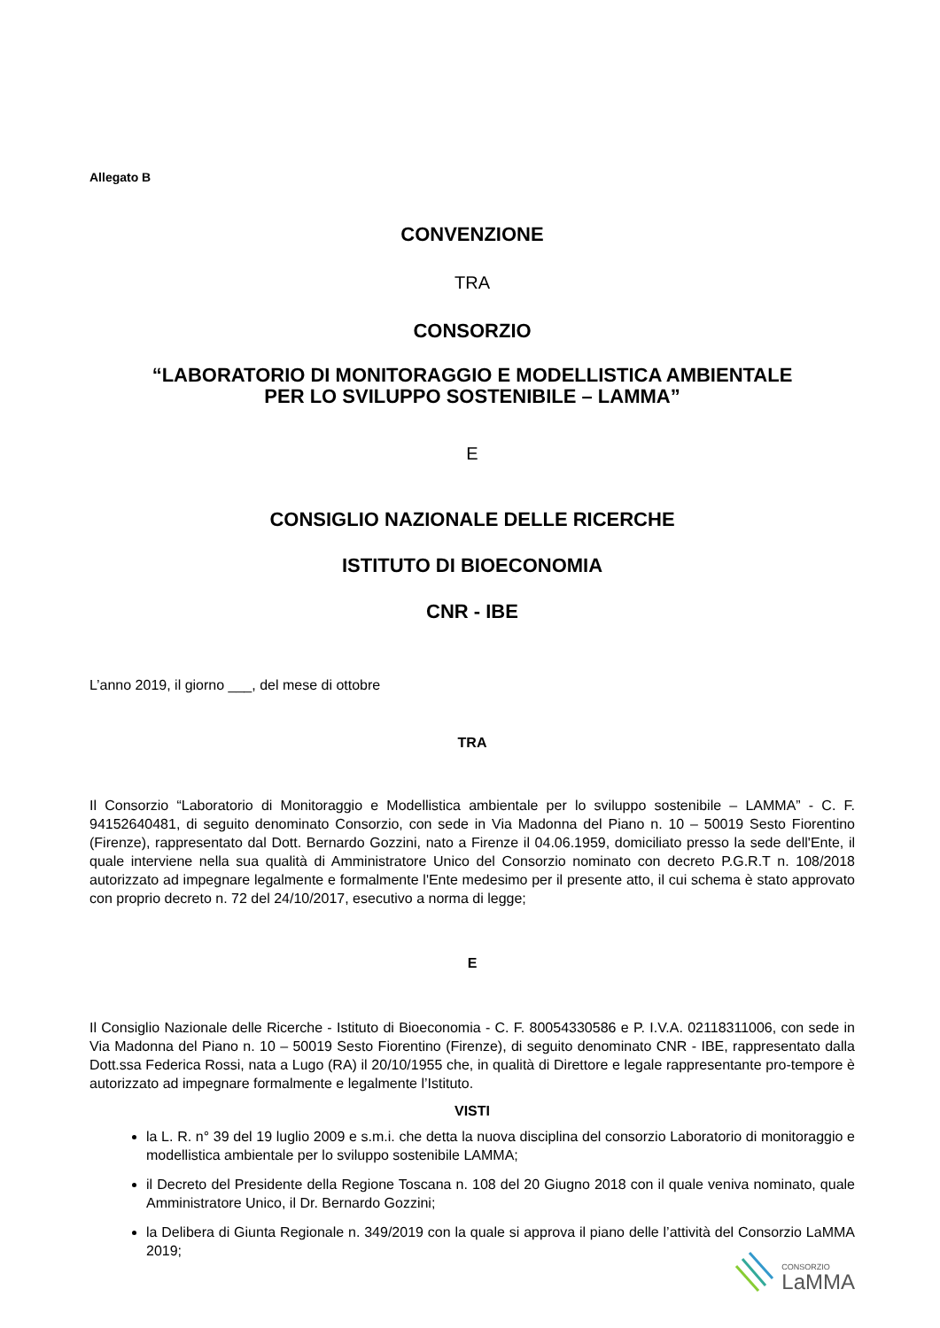Allegato B
CONVENZIONE
TRA
CONSORZIO
“LABORATORIO DI MONITORAGGIO E MODELLISTICA AMBIENTALE
PER LO SVILUPPO SOSTENIBILE – LAMMA”
E
CONSIGLIO NAZIONALE DELLE RICERCHE
ISTITUTO DI BIOECONOMIA
CNR - IBE
L’anno 2019, il giorno ___, del mese di ottobre
TRA
Il Consorzio “Laboratorio di Monitoraggio e Modellistica ambientale per lo sviluppo sostenibile – LAMMA” - C. F. 94152640481, di seguito denominato Consorzio, con sede in Via Madonna del Piano n. 10 – 50019 Sesto Fiorentino (Firenze), rappresentato dal Dott. Bernardo Gozzini, nato a Firenze il 04.06.1959, domiciliato presso la sede dell'Ente, il quale interviene nella sua qualità di Amministratore Unico del Consorzio nominato con decreto P.G.R.T n. 108/2018 autorizzato ad impegnare legalmente e formalmente l'Ente medesimo per il presente atto, il cui schema è stato approvato con proprio decreto n. 72 del 24/10/2017, esecutivo a norma di legge;
E
Il Consiglio Nazionale delle Ricerche - Istituto di Bioeconomia - C. F. 80054330586 e P. I.V.A. 02118311006, con sede in Via Madonna del Piano n. 10 – 50019 Sesto Fiorentino (Firenze), di seguito denominato CNR - IBE, rappresentato dalla Dott.ssa Federica Rossi, nata a Lugo (RA) il 20/10/1955 che, in qualità di Direttore e legale rappresentante pro-tempore è autorizzato ad impegnare formalmente e legalmente l’Istituto.
VISTI
la L. R. n° 39 del 19 luglio 2009 e s.m.i. che detta la nuova disciplina del consorzio Laboratorio di monitoraggio e modellistica ambientale per lo sviluppo sostenibile LAMMA;
il Decreto del Presidente della Regione Toscana n. 108 del 20 Giugno 2018 con il quale veniva nominato, quale Amministratore Unico, il Dr. Bernardo Gozzini;
la Delibera di Giunta Regionale n. 349/2019 con la quale si approva il piano delle l’attività del Consorzio LaMMA 2019;
CONSORZIO
LaMMA